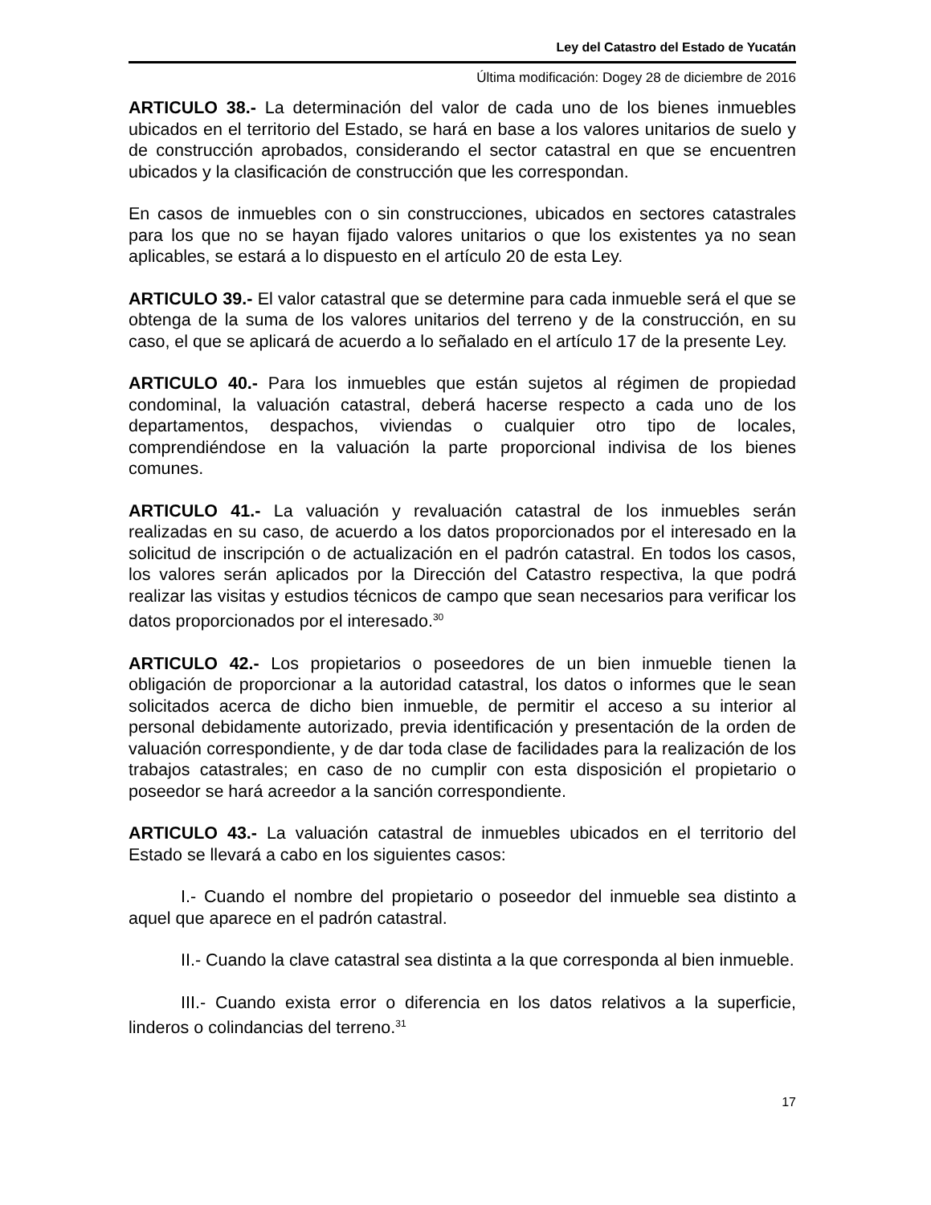Ley del Catastro del Estado de Yucatán
Última modificación: Dogey 28 de diciembre de 2016
ARTICULO 38.- La determinación del valor de cada uno de los bienes inmuebles ubicados en el territorio del Estado, se hará en base a los valores unitarios de suelo y de construcción aprobados, considerando el sector catastral en que se encuentren ubicados y la clasificación de construcción que les correspondan.
En casos de inmuebles con o sin construcciones, ubicados en sectores catastrales para los que no se hayan fijado valores unitarios o que los existentes ya no sean aplicables, se estará a lo dispuesto en el artículo 20 de esta Ley.
ARTICULO 39.- El valor catastral que se determine para cada inmueble será el que se obtenga de la suma de los valores unitarios del terreno y de la construcción, en su caso, el que se aplicará de acuerdo a lo señalado en el artículo 17 de la presente Ley.
ARTICULO 40.- Para los inmuebles que están sujetos al régimen de propiedad condominal, la valuación catastral, deberá hacerse respecto a cada uno de los departamentos, despachos, viviendas o cualquier otro tipo de locales, comprendiéndose en la valuación la parte proporcional indivisa de los bienes comunes.
ARTICULO 41.- La valuación y revaluación catastral de los inmuebles serán realizadas en su caso, de acuerdo a los datos proporcionados por el interesado en la solicitud de inscripción o de actualización en el padrón catastral. En todos los casos, los valores serán aplicados por la Dirección del Catastro respectiva, la que podrá realizar las visitas y estudios técnicos de campo que sean necesarios para verificar los datos proporcionados por el interesado.<sup>30</sup>
ARTICULO 42.- Los propietarios o poseedores de un bien inmueble tienen la obligación de proporcionar a la autoridad catastral, los datos o informes que le sean solicitados acerca de dicho bien inmueble, de permitir el acceso a su interior al personal debidamente autorizado, previa identificación y presentación de la orden de valuación correspondiente, y de dar toda clase de facilidades para la realización de los trabajos catastrales; en caso de no cumplir con esta disposición el propietario o poseedor se hará acreedor a la sanción correspondiente.
ARTICULO 43.- La valuación catastral de inmuebles ubicados en el territorio del Estado se llevará a cabo en los siguientes casos:
I.- Cuando el nombre del propietario o poseedor del inmueble sea distinto a aquel que aparece en el padrón catastral.
II.- Cuando la clave catastral sea distinta a la que corresponda al bien inmueble.
III.- Cuando exista error o diferencia en los datos relativos a la superficie, linderos o colindancias del terreno.<sup>31</sup>
17